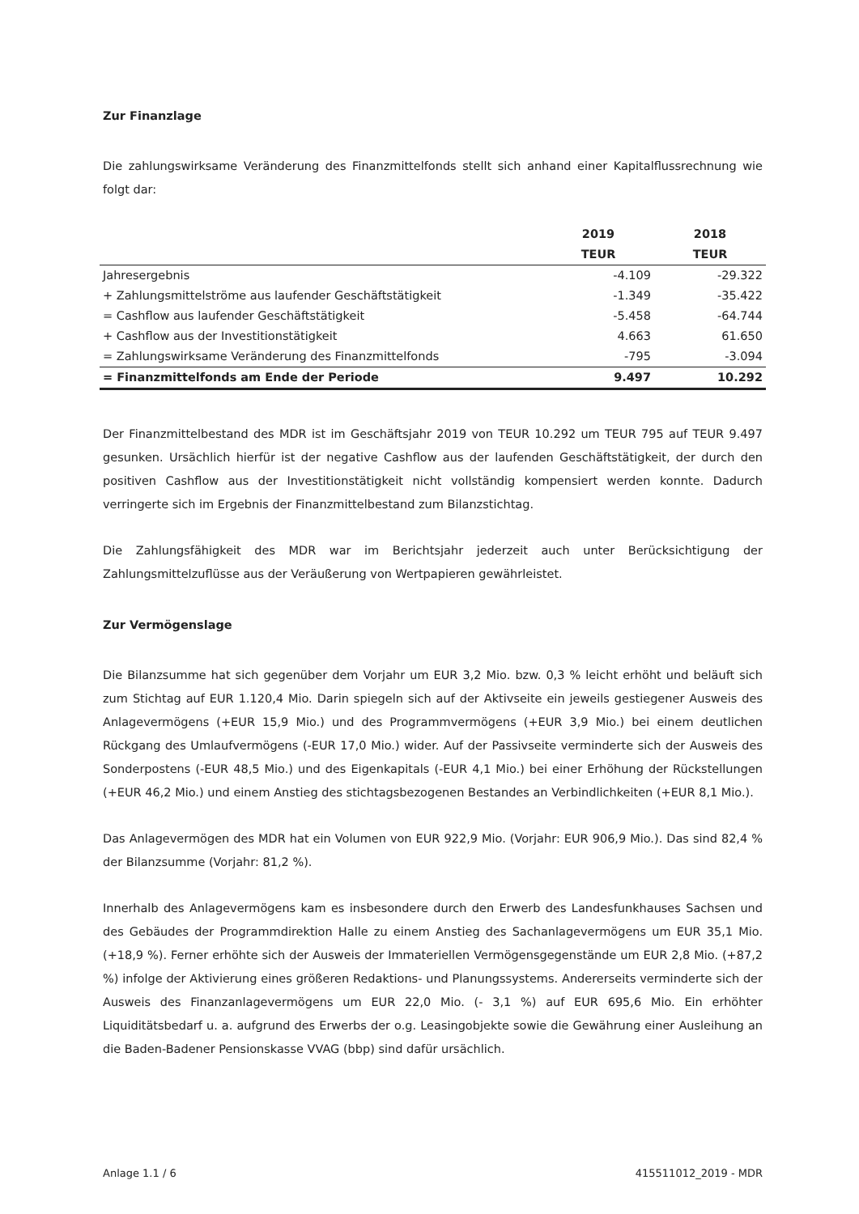Zur Finanzlage
Die zahlungswirksame Veränderung des Finanzmittelfonds stellt sich anhand einer Kapitalflussrechnung wie folgt dar:
| | 2019 | 2018 |
| --- | --- | --- |
| | TEUR | TEUR |
| Jahresergebnis | -4.109 | -29.322 |
| + Zahlungsmittelströme aus laufender Geschäftstätigkeit | -1.349 | -35.422 |
| = Cashflow aus laufender Geschäftstätigkeit | -5.458 | -64.744 |
| + Cashflow aus der Investitionstätigkeit | 4.663 | 61.650 |
| = Zahlungswirksame Veränderung des Finanzmittelfonds | -795 | -3.094 |
| = Finanzmittelfonds am Ende der Periode | 9.497 | 10.292 |
Der Finanzmittelbestand des MDR ist im Geschäftsjahr 2019 von TEUR 10.292 um TEUR 795 auf TEUR 9.497 gesunken. Ursächlich hierfür ist der negative Cashflow aus der laufenden Geschäftstätigkeit, der durch den positiven Cashflow aus der Investitionstätigkeit nicht vollständig kompensiert werden konnte. Dadurch verringerte sich im Ergebnis der Finanzmittelbestand zum Bilanzstichtag.
Die Zahlungsfähigkeit des MDR war im Berichtsjahr jederzeit auch unter Berücksichtigung der Zahlungsmittelzuflüsse aus der Veräußerung von Wertpapieren gewährleistet.
Zur Vermögenslage
Die Bilanzsumme hat sich gegenüber dem Vorjahr um EUR 3,2 Mio. bzw. 0,3 % leicht erhöht und beläuft sich zum Stichtag auf EUR 1.120,4 Mio. Darin spiegeln sich auf der Aktivseite ein jeweils gestiegener Ausweis des Anlagevermögens (+EUR 15,9 Mio.) und des Programmvermögens (+EUR 3,9 Mio.) bei einem deutlichen Rückgang des Umlaufvermögens (-EUR 17,0 Mio.) wider. Auf der Passivseite verminderte sich der Ausweis des Sonderpostens (-EUR 48,5 Mio.) und des Eigenkapitals (-EUR 4,1 Mio.) bei einer Erhöhung der Rückstellungen (+EUR 46,2 Mio.) und einem Anstieg des stichtagsbezogenen Bestandes an Verbindlichkeiten (+EUR 8,1 Mio.).
Das Anlagevermögen des MDR hat ein Volumen von EUR 922,9 Mio. (Vorjahr: EUR 906,9 Mio.). Das sind 82,4 % der Bilanzsumme (Vorjahr: 81,2 %).
Innerhalb des Anlagevermögens kam es insbesondere durch den Erwerb des Landesfunkhauses Sachsen und des Gebäudes der Programmdirektion Halle zu einem Anstieg des Sachanlagevermögens um EUR 35,1 Mio. (+18,9 %). Ferner erhöhte sich der Ausweis der Immateriellen Vermögensgegenstände um EUR 2,8 Mio. (+87,2 %) infolge der Aktivierung eines größeren Redaktions- und Planungssystems. Andererseits verminderte sich der Ausweis des Finanzanlagevermögens um EUR 22,0 Mio. (- 3,1 %) auf EUR 695,6 Mio. Ein erhöhter Liquiditätsbedarf u. a. aufgrund des Erwerbs der o.g. Leasingobjekte sowie die Gewährung einer Ausleihung an die Baden-Badener Pensionskasse VVAG (bbp) sind dafür ursächlich.
Anlage 1.1 / 6 415511012_2019 - MDR